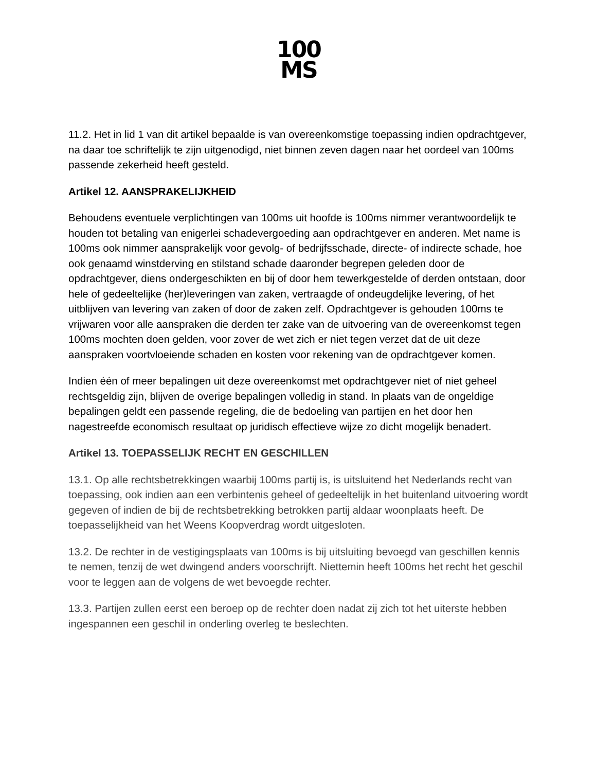100
MS
11.2. Het in lid 1 van dit artikel bepaalde is van overeenkomstige toepassing indien opdrachtgever, na daar toe schriftelijk te zijn uitgenodigd, niet binnen zeven dagen naar het oordeel van 100ms passende zekerheid heeft gesteld.
Artikel 12. AANSPRAKELIJKHEID
Behoudens eventuele verplichtingen van 100ms uit hoofde is 100ms nimmer verantwoordelijk te houden tot betaling van enigerlei schadevergoeding aan opdrachtgever en anderen. Met name is 100ms ook nimmer aansprakelijk voor gevolg- of bedrijfsschade, directe- of indirecte schade, hoe ook genaamd winstderving en stilstand schade daaronder begrepen geleden door de opdrachtgever, diens ondergeschikten en bij of door hem tewerkgestelde of derden ontstaan, door hele of gedeeltelijke (her)leveringen van zaken, vertraagde of ondeugdelijke levering, of het uitblijven van levering van zaken of door de zaken zelf. Opdrachtgever is gehouden 100ms te vrijwaren voor alle aanspraken die derden ter zake van de uitvoering van de overeenkomst tegen 100ms mochten doen gelden, voor zover de wet zich er niet tegen verzet dat de uit deze aanspraken voortvloeiende schaden en kosten voor rekening van de opdrachtgever komen.
Indien één of meer bepalingen uit deze overeenkomst met opdrachtgever niet of niet geheel rechtsgeldig zijn, blijven de overige bepalingen volledig in stand. In plaats van de ongeldige bepalingen geldt een passende regeling, die de bedoeling van partijen en het door hen nagestreefde economisch resultaat op juridisch effectieve wijze zo dicht mogelijk benadert.
Artikel 13. TOEPASSELIJK RECHT EN GESCHILLEN
13.1. Op alle rechtsbetrekkingen waarbij 100ms partij is, is uitsluitend het Nederlands recht van toepassing, ook indien aan een verbintenis geheel of gedeeltelijk in het buitenland uitvoering wordt gegeven of indien de bij de rechtsbetrekking betrokken partij aldaar woonplaats heeft. De toepasselijkheid van het Weens Koopverdrag wordt uitgesloten.
13.2. De rechter in de vestigingsplaats van 100ms is bij uitsluiting bevoegd van geschillen kennis te nemen, tenzij de wet dwingend anders voorschrijft. Niettemin heeft 100ms het recht het geschil voor te leggen aan de volgens de wet bevoegde rechter.
13.3. Partijen zullen eerst een beroep op de rechter doen nadat zij zich tot het uiterste hebben ingespannen een geschil in onderling overleg te beslechten.